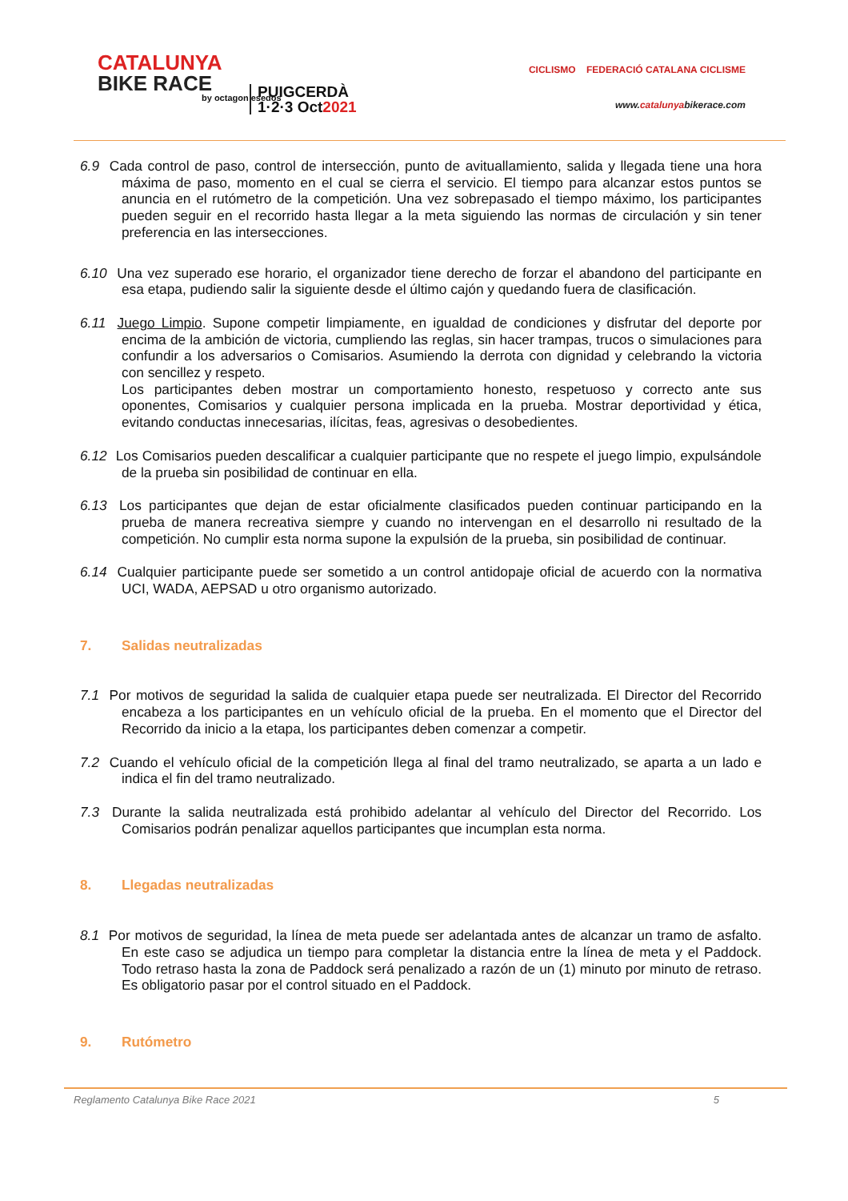CATALUNYA
BIKE RACE
PUIGCERDÀ
1·2·3 Oct2021
by octagon esedos
CICLISMO FEDERACIÓ CATALANA CICLISME
www.catalunyabikerace.com
6.9 Cada control de paso, control de intersección, punto de avituallamiento, salida y llegada tiene una hora máxima de paso, momento en el cual se cierra el servicio. El tiempo para alcanzar estos puntos se anuncia en el rutómetro de la competición. Una vez sobrepasado el tiempo máximo, los participantes pueden seguir en el recorrido hasta llegar a la meta siguiendo las normas de circulación y sin tener preferencia en las intersecciones.
6.10 Una vez superado ese horario, el organizador tiene derecho de forzar el abandono del participante en esa etapa, pudiendo salir la siguiente desde el último cajón y quedando fuera de clasificación.
6.11 Juego Limpio. Supone competir limpiamente, en igualdad de condiciones y disfrutar del deporte por encima de la ambición de victoria, cumpliendo las reglas, sin hacer trampas, trucos o simulaciones para confundir a los adversarios o Comisarios. Asumiendo la derrota con dignidad y celebrando la victoria con sencillez y respeto.
Los participantes deben mostrar un comportamiento honesto, respetuoso y correcto ante sus oponentes, Comisarios y cualquier persona implicada en la prueba. Mostrar deportividad y ética, evitando conductas innecesarias, ilícitas, feas, agresivas o desobedientes.
6.12 Los Comisarios pueden descalificar a cualquier participante que no respete el juego limpio, expulsándole de la prueba sin posibilidad de continuar en ella.
6.13 Los participantes que dejan de estar oficialmente clasificados pueden continuar participando en la prueba de manera recreativa siempre y cuando no intervengan en el desarrollo ni resultado de la competición. No cumplir esta norma supone la expulsión de la prueba, sin posibilidad de continuar.
6.14 Cualquier participante puede ser sometido a un control antidopaje oficial de acuerdo con la normativa UCI, WADA, AEPSAD u otro organismo autorizado.
7. Salidas neutralizadas
7.1 Por motivos de seguridad la salida de cualquier etapa puede ser neutralizada. El Director del Recorrido encabeza a los participantes en un vehículo oficial de la prueba. En el momento que el Director del Recorrido da inicio a la etapa, los participantes deben comenzar a competir.
7.2 Cuando el vehículo oficial de la competición llega al final del tramo neutralizado, se aparta a un lado e indica el fin del tramo neutralizado.
7.3 Durante la salida neutralizada está prohibido adelantar al vehículo del Director del Recorrido. Los Comisarios podrán penalizar aquellos participantes que incumplan esta norma.
8. Llegadas neutralizadas
8.1 Por motivos de seguridad, la línea de meta puede ser adelantada antes de alcanzar un tramo de asfalto. En este caso se adjudica un tiempo para completar la distancia entre la línea de meta y el Paddock. Todo retraso hasta la zona de Paddock será penalizado a razón de un (1) minuto por minuto de retraso. Es obligatorio pasar por el control situado en el Paddock.
9. Rutómetro
5
Reglamento Catalunya Bike Race 2021